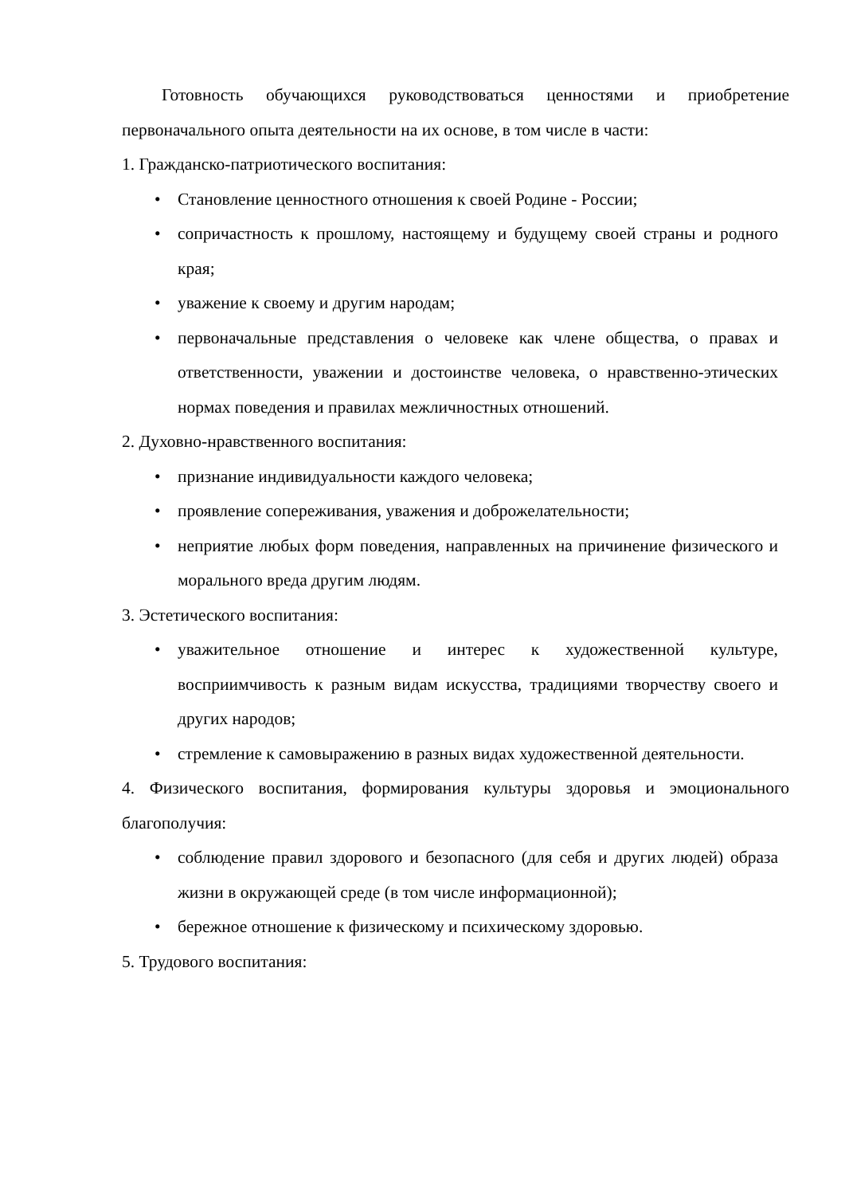Готовность обучающихся руководствоваться ценностями и приобретение первоначального опыта деятельности на их основе, в том числе в части:
1. Гражданско-патриотического воспитания:
• Становление ценностного отношения к своей Родине - России;
• сопричастность к прошлому, настоящему и будущему своей страны и родного края;
• уважение к своему и другим народам;
• первоначальные представления о человеке как члене общества, о правах и ответственности, уважении и достоинстве человека, о нравственно-этических нормах поведения и правилах межличностных отношений.
2. Духовно-нравственного воспитания:
• признание индивидуальности каждого человека;
• проявление сопереживания, уважения и доброжелательности;
• неприятие любых форм поведения, направленных на причинение физического и морального вреда другим людям.
3. Эстетического воспитания:
• уважительное отношение и интерес к художественной культуре, восприимчивость к разным видам искусства, традициями творчеству своего и других народов;
• стремление к самовыражению в разных видах художественной деятельности.
4. Физического воспитания, формирования культуры здоровья и эмоционального благополучия:
• соблюдение правил здорового и безопасного (для себя и других людей) образа жизни в окружающей среде (в том числе информационной);
• бережное отношение к физическому и психическому здоровью.
5. Трудового воспитания: